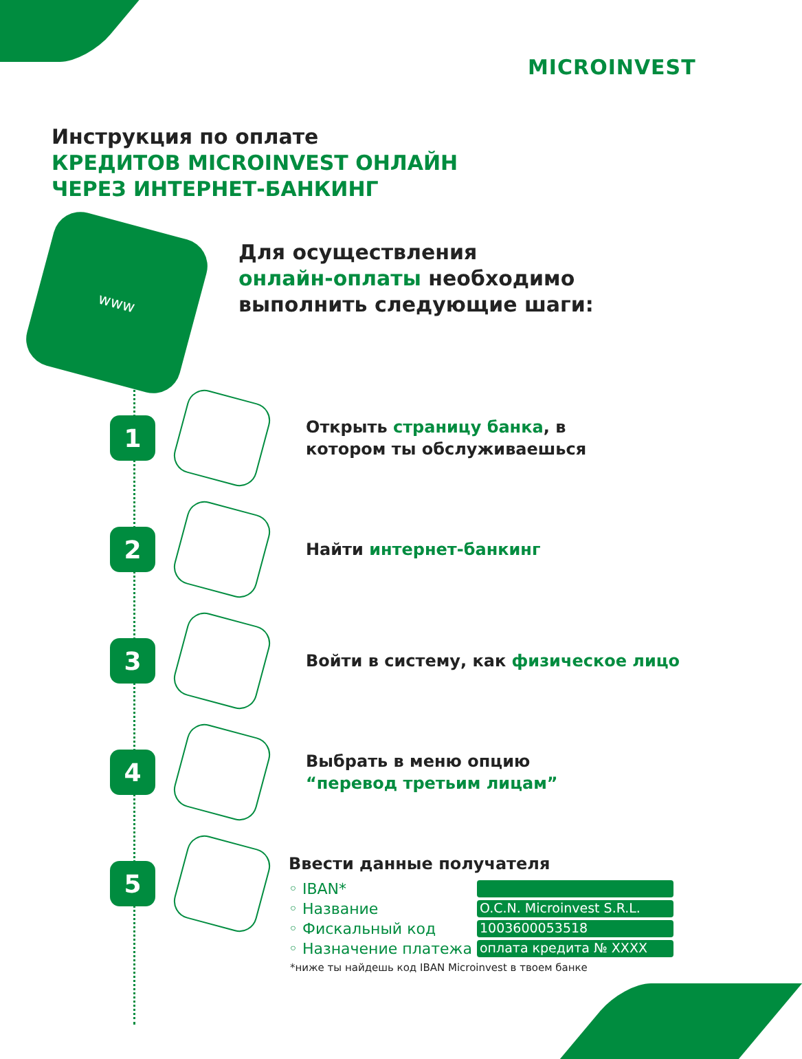MICROINVEST
Инструкция по оплате
КРЕДИТОВ MICROINVEST ОНЛАЙН
ЧЕРЕЗ ИНТЕРНЕТ-БАНКИНГ
www
Для осуществления
онлайн-оплаты необходимо
выполнить следующие шаги:
1
Открыть страницу банка, в
котором ты обслуживаешься
2
Найти интернет-банкинг
3
Войти в систему, как физическое лицо
4
Выбрать в меню опцию
“перевод третьим лицам”
5
Ввести данные получателя
◦ IBAN*
◦ Название O.C.N. Microinvest S.R.L.
◦ Фискальный код 1003600053518
◦ Назначение платежа оплата кредита № XXXX
*ниже ты найдешь код IBAN Microinvest в твоем банке